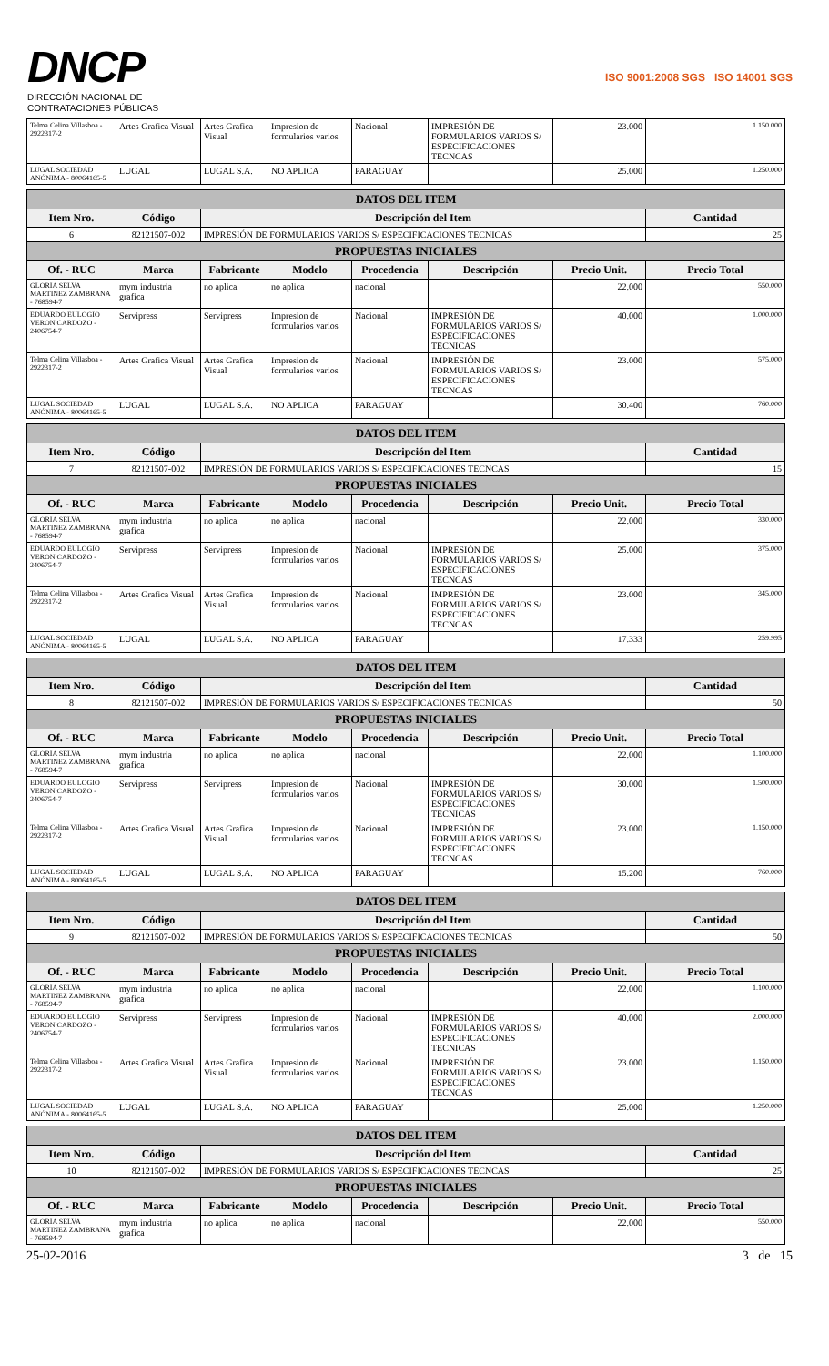DNCP
DIRECCIÓN NACIONAL DE
CONTRATACIONES PÚBLICAS
ISO 9001:2008 SGS ISO 14001 SGS
| Telma Celina Villasboa - 2922317-2 | Artes Grafica Visual | Artes Grafica Visual | Impresion de formularios varios | Nacional | IMPRESIÓN DE FORMULARIOS VARIOS S/ ESPECIFICACIONES TECNCAS | 23.000 | 1.150.000 |
| LUGAL SOCIEDAD ANÓNIMA - 80064165-5 | LUGAL | LUGAL S.A. | NO APLICA | PARAGUAY | | 25.000 | 1.250.000 |
| DATOS DEL ITEM | | | | | | | |
| Item Nro. | Código | Descripción del Item | | | | | Cantidad |
| 6 | 82121507-002 | IMPRESIÓN DE FORMULARIOS VARIOS S/ ESPECIFICACIONES TECNICAS | | | | | 25 |
| PROPUESTAS INICIALES | | | | | | | |
| Of. - RUC | Marca | Fabricante | Modelo | Procedencia | Descripción | Precio Unit. | Precio Total |
| GLORIA SELVA MARTINEZ ZAMBRANA - 768594-7 | mym industria grafica | no aplica | no aplica | nacional | | 22.000 | 550.000 |
| EDUARDO EULOGIO VERON CARDOZO - 2406754-7 | Servipress | Servipress | Impresion de formularios varios | Nacional | IMPRESIÓN DE FORMULARIOS VARIOS S/ ESPECIFICACIONES TECNICAS | 40.000 | 1.000.000 |
| Telma Celina Villasboa - 2922317-2 | Artes Grafica Visual | Artes Grafica Visual | Impresion de formularios varios | Nacional | IMPRESIÓN DE FORMULARIOS VARIOS S/ ESPECIFICACIONES TECNCAS | 23.000 | 575.000 |
| LUGAL SOCIEDAD ANÓNIMA - 80064165-5 | LUGAL | LUGAL S.A. | NO APLICA | PARAGUAY | | 30.400 | 760.000 |
| DATOS DEL ITEM | | | | | | | |
| Item Nro. | Código | Descripción del Item | | | | | Cantidad |
| 7 | 82121507-002 | IMPRESIÓN DE FORMULARIOS VARIOS S/ ESPECIFICACIONES TECNCAS | | | | | 15 |
| PROPUESTAS INICIALES | | | | | | | |
| Of. - RUC | Marca | Fabricante | Modelo | Procedencia | Descripción | Precio Unit. | Precio Total |
| GLORIA SELVA MARTINEZ ZAMBRANA - 768594-7 | mym industria grafica | no aplica | no aplica | nacional | | 22.000 | 330.000 |
| EDUARDO EULOGIO VERON CARDOZO - 2406754-7 | Servipress | Servipress | Impresion de formularios varios | Nacional | IMPRESIÓN DE FORMULARIOS VARIOS S/ ESPECIFICACIONES TECNCAS | 25.000 | 375.000 |
| Telma Celina Villasboa - 2922317-2 | Artes Grafica Visual | Artes Grafica Visual | Impresion de formularios varios | Nacional | IMPRESIÓN DE FORMULARIOS VARIOS S/ ESPECIFICACIONES TECNCAS | 23.000 | 345.000 |
| LUGAL SOCIEDAD ANÓNIMA - 80064165-5 | LUGAL | LUGAL S.A. | NO APLICA | PARAGUAY | | 17.333 | 259.995 |
| DATOS DEL ITEM | | | | | | | |
| Item Nro. | Código | Descripción del Item | | | | | Cantidad |
| 8 | 82121507-002 | IMPRESIÓN DE FORMULARIOS VARIOS S/ ESPECIFICACIONES TECNICAS | | | | | 50 |
| PROPUESTAS INICIALES | | | | | | | |
| Of. - RUC | Marca | Fabricante | Modelo | Procedencia | Descripción | Precio Unit. | Precio Total |
| GLORIA SELVA MARTINEZ ZAMBRANA - 768594-7 | mym industria grafica | no aplica | no aplica | nacional | | 22.000 | 1.100.000 |
| EDUARDO EULOGIO VERON CARDOZO - 2406754-7 | Servipress | Servipress | Impresion de formularios varios | Nacional | IMPRESIÓN DE FORMULARIOS VARIOS S/ ESPECIFICACIONES TECNICAS | 30.000 | 1.500.000 |
| Telma Celina Villasboa - 2922317-2 | Artes Grafica Visual | Artes Grafica Visual | Impresion de formularios varios | Nacional | IMPRESIÓN DE FORMULARIOS VARIOS S/ ESPECIFICACIONES TECNCAS | 23.000 | 1.150.000 |
| LUGAL SOCIEDAD ANÓNIMA - 80064165-5 | LUGAL | LUGAL S.A. | NO APLICA | PARAGUAY | | 15.200 | 760.000 |
| DATOS DEL ITEM | | | | | | | |
| Item Nro. | Código | Descripción del Item | | | | | Cantidad |
| 9 | 82121507-002 | IMPRESIÓN DE FORMULARIOS VARIOS S/ ESPECIFICACIONES TECNICAS | | | | | 50 |
| PROPUESTAS INICIALES | | | | | | | |
| Of. - RUC | Marca | Fabricante | Modelo | Procedencia | Descripción | Precio Unit. | Precio Total |
| GLORIA SELVA MARTINEZ ZAMBRANA - 768594-7 | mym industria grafica | no aplica | no aplica | nacional | | 22.000 | 1.100.000 |
| EDUARDO EULOGIO VERON CARDOZO - 2406754-7 | Servipress | Servipress | Impresion de formularios varios | Nacional | IMPRESIÓN DE FORMULARIOS VARIOS S/ ESPECIFICACIONES TECNICAS | 40.000 | 2.000.000 |
| Telma Celina Villasboa - 2922317-2 | Artes Grafica Visual | Artes Grafica Visual | Impresion de formularios varios | Nacional | IMPRESIÓN DE FORMULARIOS VARIOS S/ ESPECIFICACIONES TECNCAS | 23.000 | 1.150.000 |
| LUGAL SOCIEDAD ANÓNIMA - 80064165-5 | LUGAL | LUGAL S.A. | NO APLICA | PARAGUAY | | 25.000 | 1.250.000 |
| DATOS DEL ITEM | | | | | | | |
| Item Nro. | Código | Descripción del Item | | | | | Cantidad |
| 10 | 82121507-002 | IMPRESIÓN DE FORMULARIOS VARIOS S/ ESPECIFICACIONES TECNCAS | | | | | 25 |
| PROPUESTAS INICIALES | | | | | | | |
| Of. - RUC | Marca | Fabricante | Modelo | Procedencia | Descripción | Precio Unit. | Precio Total |
| GLORIA SELVA MARTINEZ ZAMBRANA - 768594-7 | mym industria grafica | no aplica | no aplica | nacional | | 22.000 | 550.000 |
25-02-2016 3 de 15